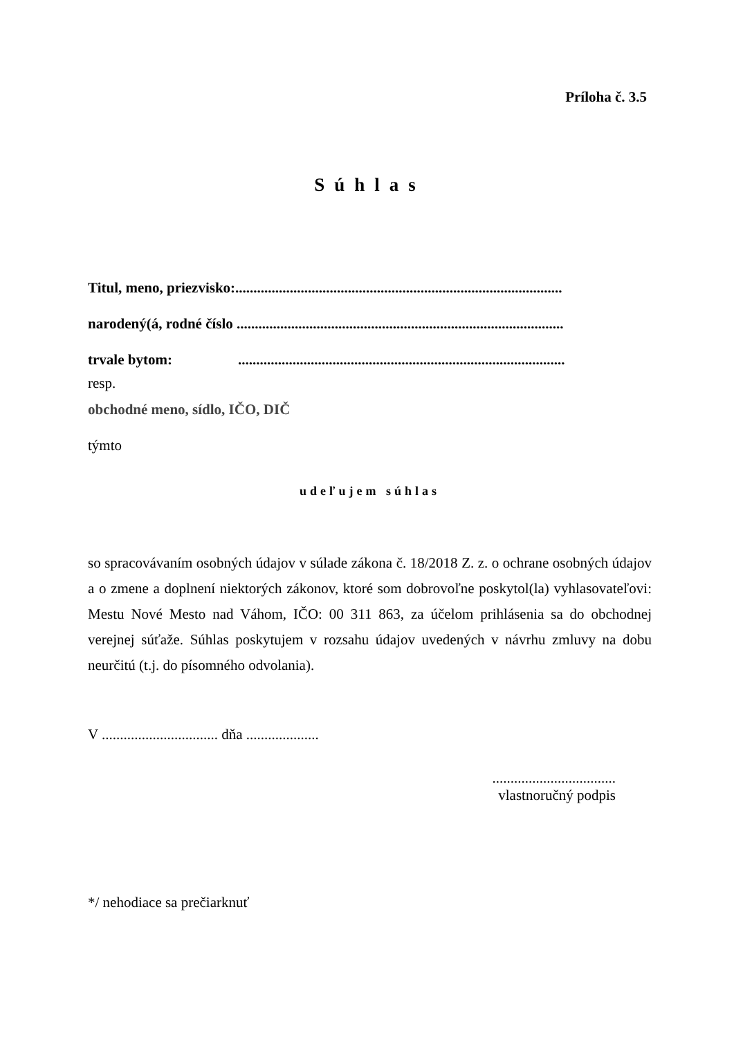Príloha č. 3.5
Súhlas
Titul, meno, priezvisko:..........................................................................................
narodený(á, rodné číslo ..........................................................................................
trvale bytom: ..........................................................................................
resp.
obchodné meno, sídlo, IČO, DIČ
týmto
udeľujem súhlas
so spracovávaním osobných údajov v súlade zákona č. 18/2018 Z. z. o ochrane osobných údajov a o zmene a doplnení niektorých zákonov, ktoré som dobrovoľne poskytol(la) vyhlasovateľovi: Mestu Nové Mesto nad Váhom, IČO: 00 311 863, za účelom prihlásenia sa do obchodnej verejnej súťaže. Súhlas poskytujem v rozsahu údajov uvedených v návrhu zmluvy na dobu neurčitú (t.j. do písomného odvolania).
V ................................ dňa ....................
..................................
vlastnoručný podpis
*/ nehodiace sa prečiarknuť